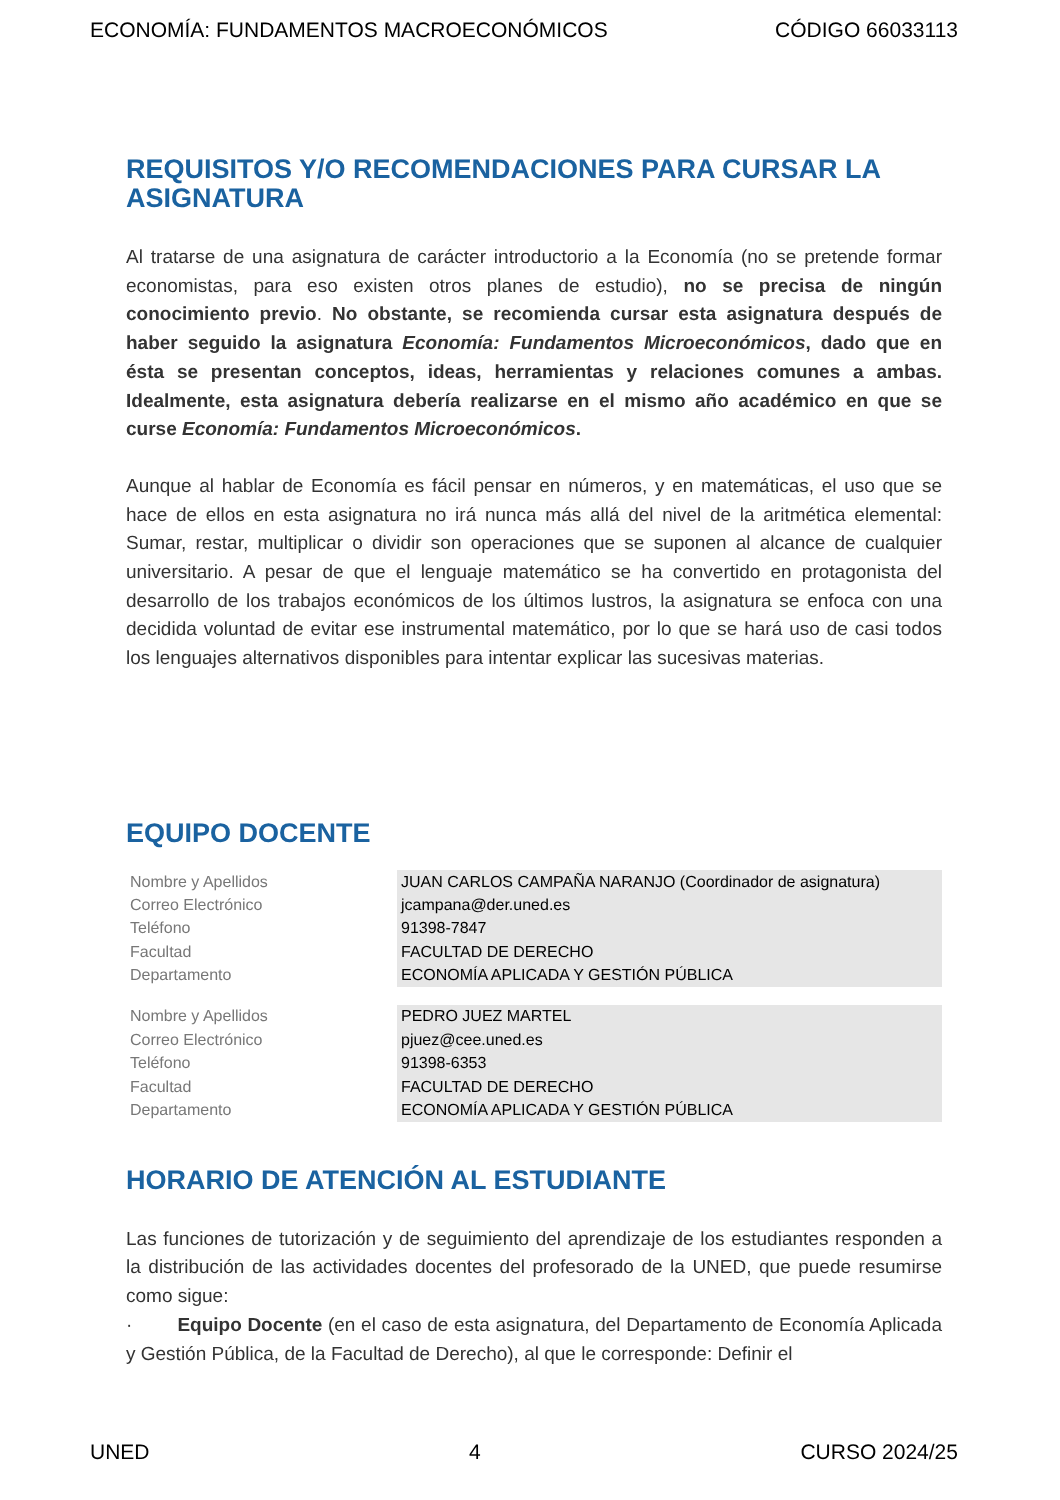ECONOMÍA: FUNDAMENTOS MACROECONÓMICOS CÓDIGO 66033113
REQUISITOS Y/O RECOMENDACIONES PARA CURSAR LA ASIGNATURA
Al tratarse de una asignatura de carácter introductorio a la Economía (no se pretende formar economistas, para eso existen otros planes de estudio), no se precisa de ningún conocimiento previo. No obstante, se recomienda cursar esta asignatura después de haber seguido la asignatura Economía: Fundamentos Microeconómicos, dado que en ésta se presentan conceptos, ideas, herramientas y relaciones comunes a ambas. Idealmente, esta asignatura debería realizarse en el mismo año académico en que se curse Economía: Fundamentos Microeconómicos.
Aunque al hablar de Economía es fácil pensar en números, y en matemáticas, el uso que se hace de ellos en esta asignatura no irá nunca más allá del nivel de la aritmética elemental: Sumar, restar, multiplicar o dividir son operaciones que se suponen al alcance de cualquier universitario. A pesar de que el lenguaje matemático se ha convertido en protagonista del desarrollo de los trabajos económicos de los últimos lustros, la asignatura se enfoca con una decidida voluntad de evitar ese instrumental matemático, por lo que se hará uso de casi todos los lenguajes alternativos disponibles para intentar explicar las sucesivas materias.
EQUIPO DOCENTE
| Nombre y Apellidos | JUAN CARLOS CAMPAÑA NARANJO (Coordinador de asignatura) |
| Correo Electrónico | jcampana@der.uned.es |
| Teléfono | 91398-7847 |
| Facultad | FACULTAD DE DERECHO |
| Departamento | ECONOMÍA APLICADA Y GESTIÓN PÚBLICA |
| Nombre y Apellidos | PEDRO JUEZ MARTEL |
| Correo Electrónico | pjuez@cee.uned.es |
| Teléfono | 91398-6353 |
| Facultad | FACULTAD DE DERECHO |
| Departamento | ECONOMÍA APLICADA Y GESTIÓN PÚBLICA |
HORARIO DE ATENCIÓN AL ESTUDIANTE
Las funciones de tutorización y de seguimiento del aprendizaje de los estudiantes responden a la distribución de las actividades docentes del profesorado de la UNED, que puede resumirse como sigue:
· Equipo Docente (en el caso de esta asignatura, del Departamento de Economía Aplicada y Gestión Pública, de la Facultad de Derecho), al que le corresponde: Definir el
UNED 4 CURSO 2024/25